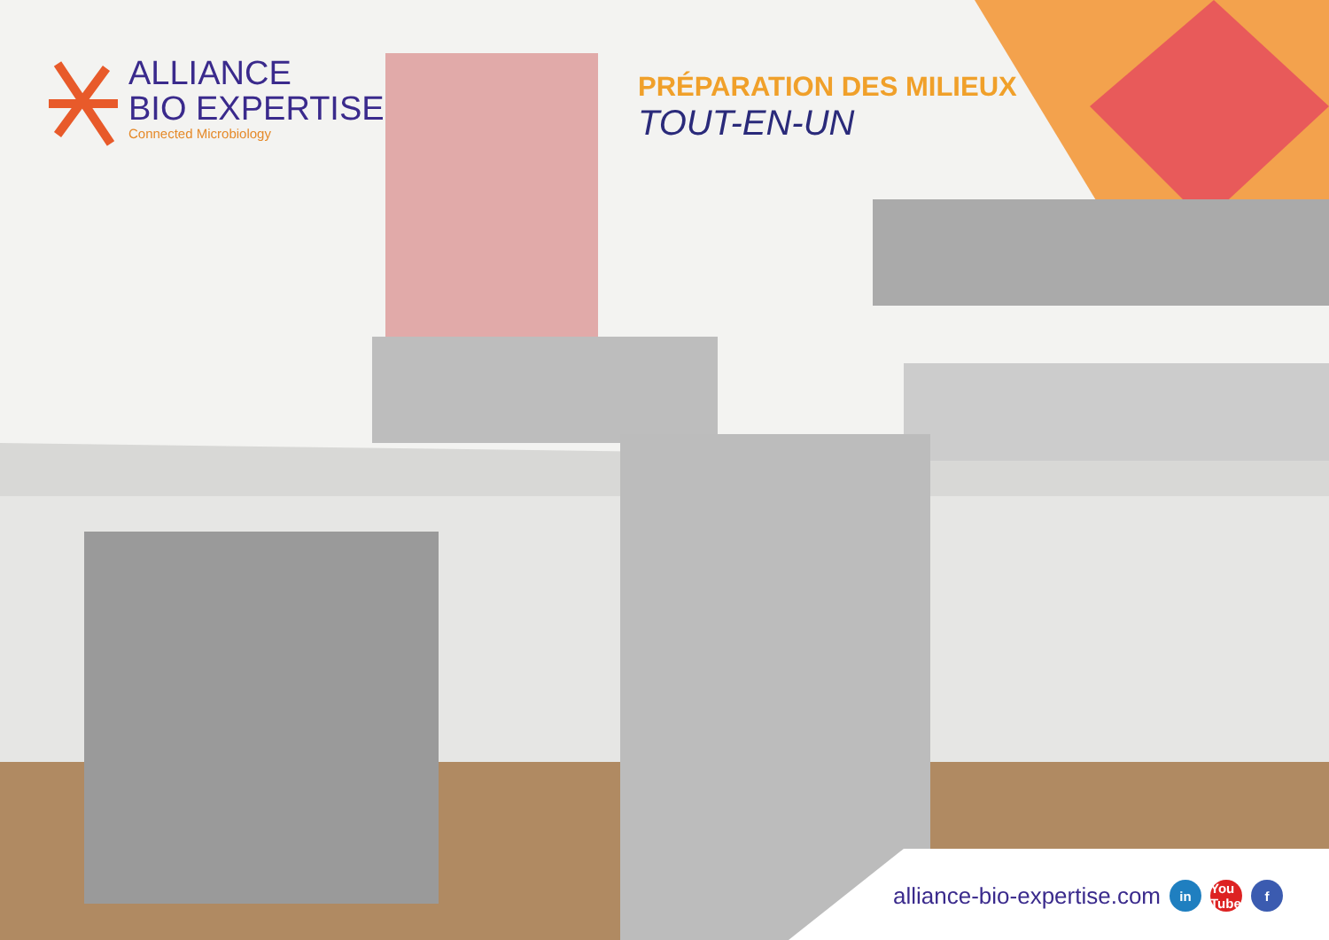ALLIANCE
BIO EXPERTISE
Connected Microbiology
PRÉPARATION DES MILIEUX
TOUT-EN-UN
alliance-bio-expertise.com
in
You Tube
f